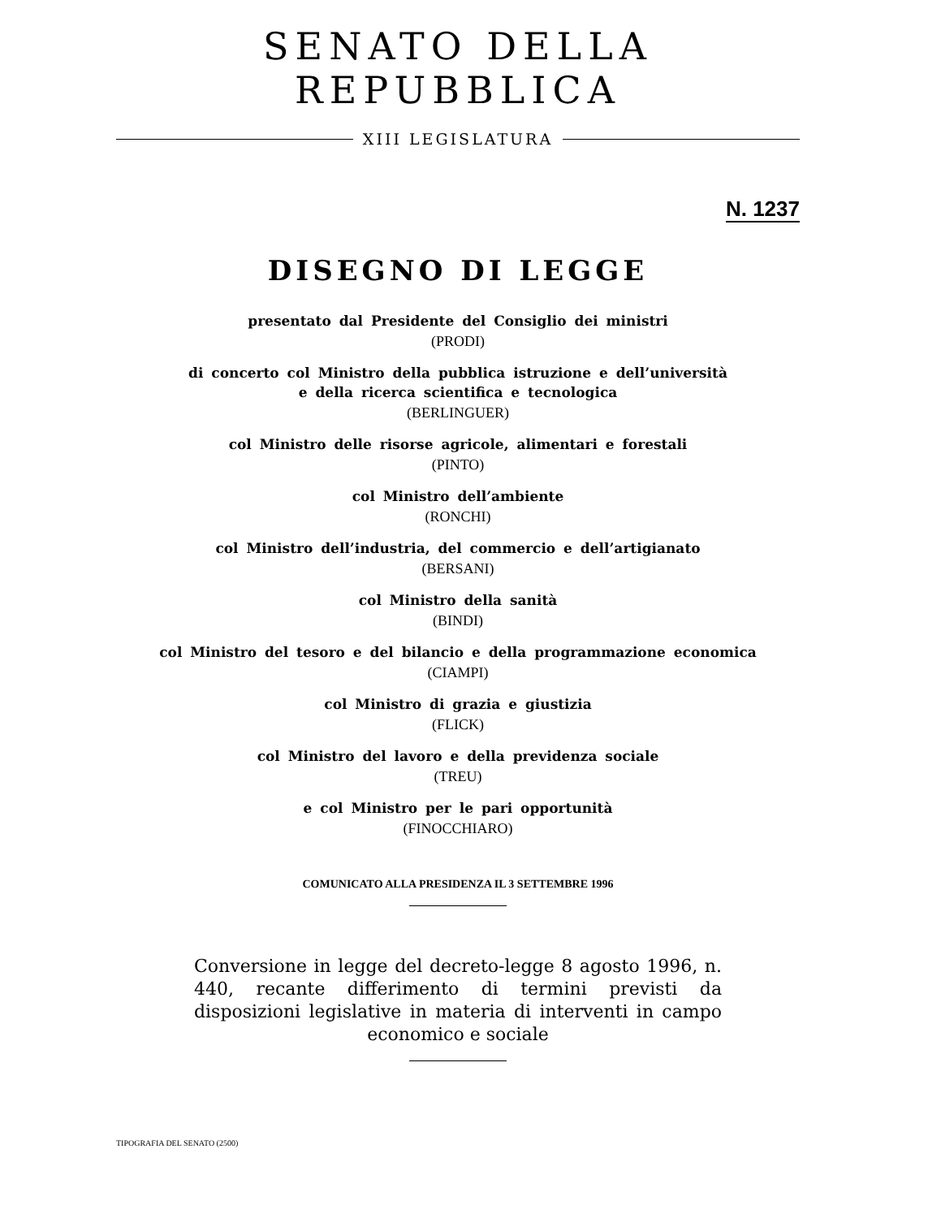SENATO DELLA REPUBBLICA
XIII LEGISLATURA
N. 1237
DISEGNO DI LEGGE
presentato dal Presidente del Consiglio dei ministri
(PRODI)
di concerto col Ministro della pubblica istruzione e dell’università
e della ricerca scientifica e tecnologica
(BERLINGUER)
col Ministro delle risorse agricole, alimentari e forestali
(PINTO)
col Ministro dell’ambiente
(RONCHI)
col Ministro dell’industria, del commercio e dell’artigianato
(BERSANI)
col Ministro della sanità
(BINDI)
col Ministro del tesoro e del bilancio e della programmazione economica
(CIAMPI)
col Ministro di grazia e giustizia
(FLICK)
col Ministro del lavoro e della previdenza sociale
(TREU)
e col Ministro per le pari opportunità
(FINOCCHIARO)
COMUNICATO ALLA PRESIDENZA IL 3 SETTEMBRE 1996
Conversione in legge del decreto-legge 8 agosto 1996, n. 440, recante differimento di termini previsti da disposizioni legislative in materia di interventi in campo economico e sociale
TIPOGRAFIA DEL SENATO (2500)